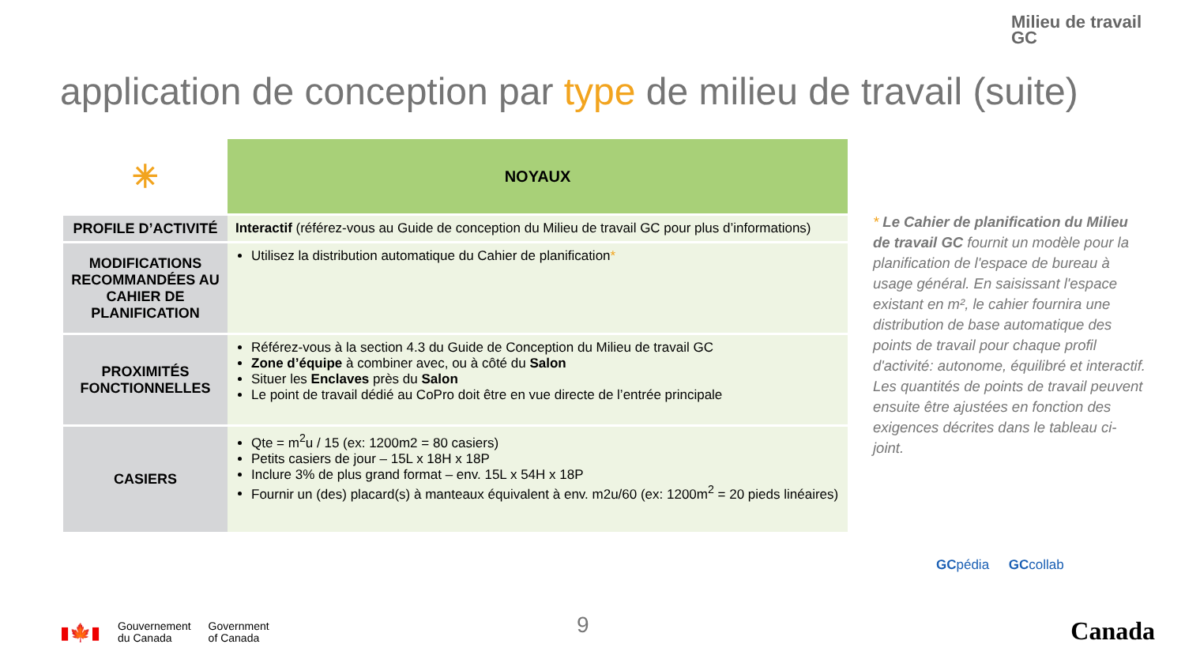Milieu de travail
GC
application de conception par type de milieu de travail (suite)
| ✳ | NOYAUX |
| --- | --- |
| PROFILE D’ACTIVITÉ | Interactif (référez-vous au Guide de conception du Milieu de travail GC pour plus d’informations) |
| MODIFICATIONS RECOMMANDÉES AU CAHIER DE PLANIFICATION | Utilisez la distribution automatique du Cahier de planification * |
| PROXIMITÉS FONCTIONNELLES | Référez-vous à la section 4.3 du Guide de Conception du Milieu de travail GC Zone d’équipe à combiner avec, ou à côté du Salon Situer les Enclaves près du Salon Le point de travail dédié au CoPro doit être en vue directe de l’entrée principale |
| CASIERS | Qte = m<sup>2</sup>u / 15 (ex: 1200m2 = 80 casiers) Petits casiers de jour – 15L x 18H x 18P Inclure 3% de plus grand format – env. 15L x 54H x 18P Fournir un (des) placard(s) à manteaux équivalent à env. m2u/60 (ex: 1200m<sup>2</sup> = 20 pieds linéaires) |
* Le Cahier de planification du Milieu de travail GC fournit un modèle pour la planification de l'espace de bureau à usage général. En saisissant l'espace existant en m², le cahier fournira une distribution de base automatique des points de travail pour chaque profil d'activité: autonome, équilibré et interactif. Les quantités de points de travail peuvent ensuite être ajustées en fonction des exigences décrites dans le tableau ci-joint.
GCpédia GCcollab
▮🍁▮
Gouvernement
du Canada
Government
of Canada
9 Canada